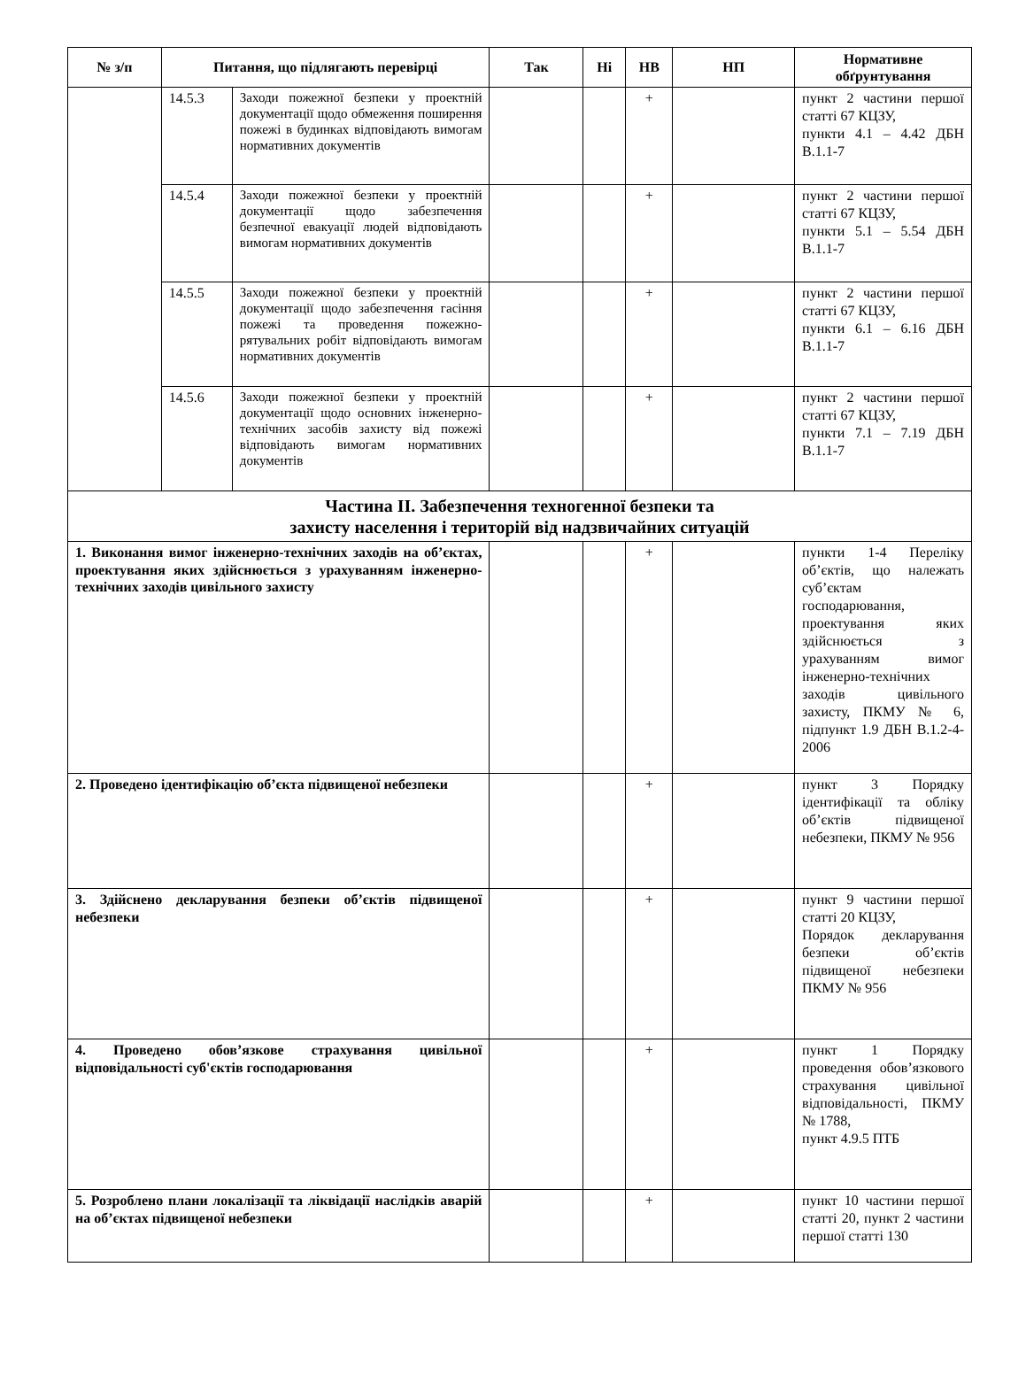| № з/п | Питання, що підлягають перевірці | | Так | Ні | НВ | НП | Нормативне обґрунтування |
| --- | --- | --- | --- | --- | --- | --- | --- |
| | 14.5.3 | Заходи пожежної безпеки у проектній документації щодо обмеження поширення пожежі в будинках відповідають вимогам нормативних документів | | | + | | пункт 2 частини першої статті 67 КЦЗУ, пункти 4.1 – 4.42 ДБН В.1.1-7 |
| | 14.5.4 | Заходи пожежної безпеки у проектній документації щодо забезпечення безпечної евакуації людей відповідають вимогам нормативних документів | | | + | | пункт 2 частини першої статті 67 КЦЗУ, пункти 5.1 – 5.54 ДБН В.1.1-7 |
| | 14.5.5 | Заходи пожежної безпеки у проектній документації щодо забезпечення гасіння пожежі та проведення пожежно-рятувальних робіт відповідають вимогам нормативних документів | | | + | | пункт 2 частини першої статті 67 КЦЗУ, пункти 6.1 – 6.16 ДБН В.1.1-7 |
| | 14.5.6 | Заходи пожежної безпеки у проектній документації щодо основних інженерно-технічних засобів захисту від пожежі відповідають вимогам нормативних документів | | | + | | пункт 2 частини першої статті 67 КЦЗУ, пункти 7.1 – 7.19 ДБН В.1.1-7 |
| Частина ІІ. Забезпечення техногенної безпеки та захисту населення і територій від надзвичайних ситуацій | | | | | | | |
| 1. Виконання вимог інженерно-технічних заходів на об’єктах, проектування яких здійснюється з урахуванням інженерно-технічних заходів цивільного захисту | | | | | + | | пункти 1-4 Переліку об’єктів, що належать суб’єктам господарювання, проектування яких здійснюється з урахуванням вимог інженерно-технічних заходів цивільного захисту, ПКМУ № 6, підпункт 1.9 ДБН В.1.2-4-2006 |
| 2. Проведено ідентифікацію об’єкта підвищеної небезпеки | | | | | + | | пункт 3 Порядку ідентифікації та обліку об’єктів підвищеної небезпеки, ПКМУ № 956 |
| 3. Здійснено декларування безпеки об’єктів підвищеної небезпеки | | | | | + | | пункт 9 частини першої статті 20 КЦЗУ, Порядок декларування безпеки об’єктів підвищеної небезпеки ПКМУ № 956 |
| 4. Проведено обов’язкове страхування цивільної відповідальності суб'єктів господарювання | | | | | + | | пункт 1 Порядку проведення обов’язкового страхування цивільної відповідальності, ПКМУ № 1788, пункт 4.9.5 ПТБ |
| 5. Розроблено плани локалізації та ліквідації наслідків аварій на об’єктах підвищеної небезпеки | | | | | + | | пункт 10 частини першої статті 20, пункт 2 частини першої статті 130 |